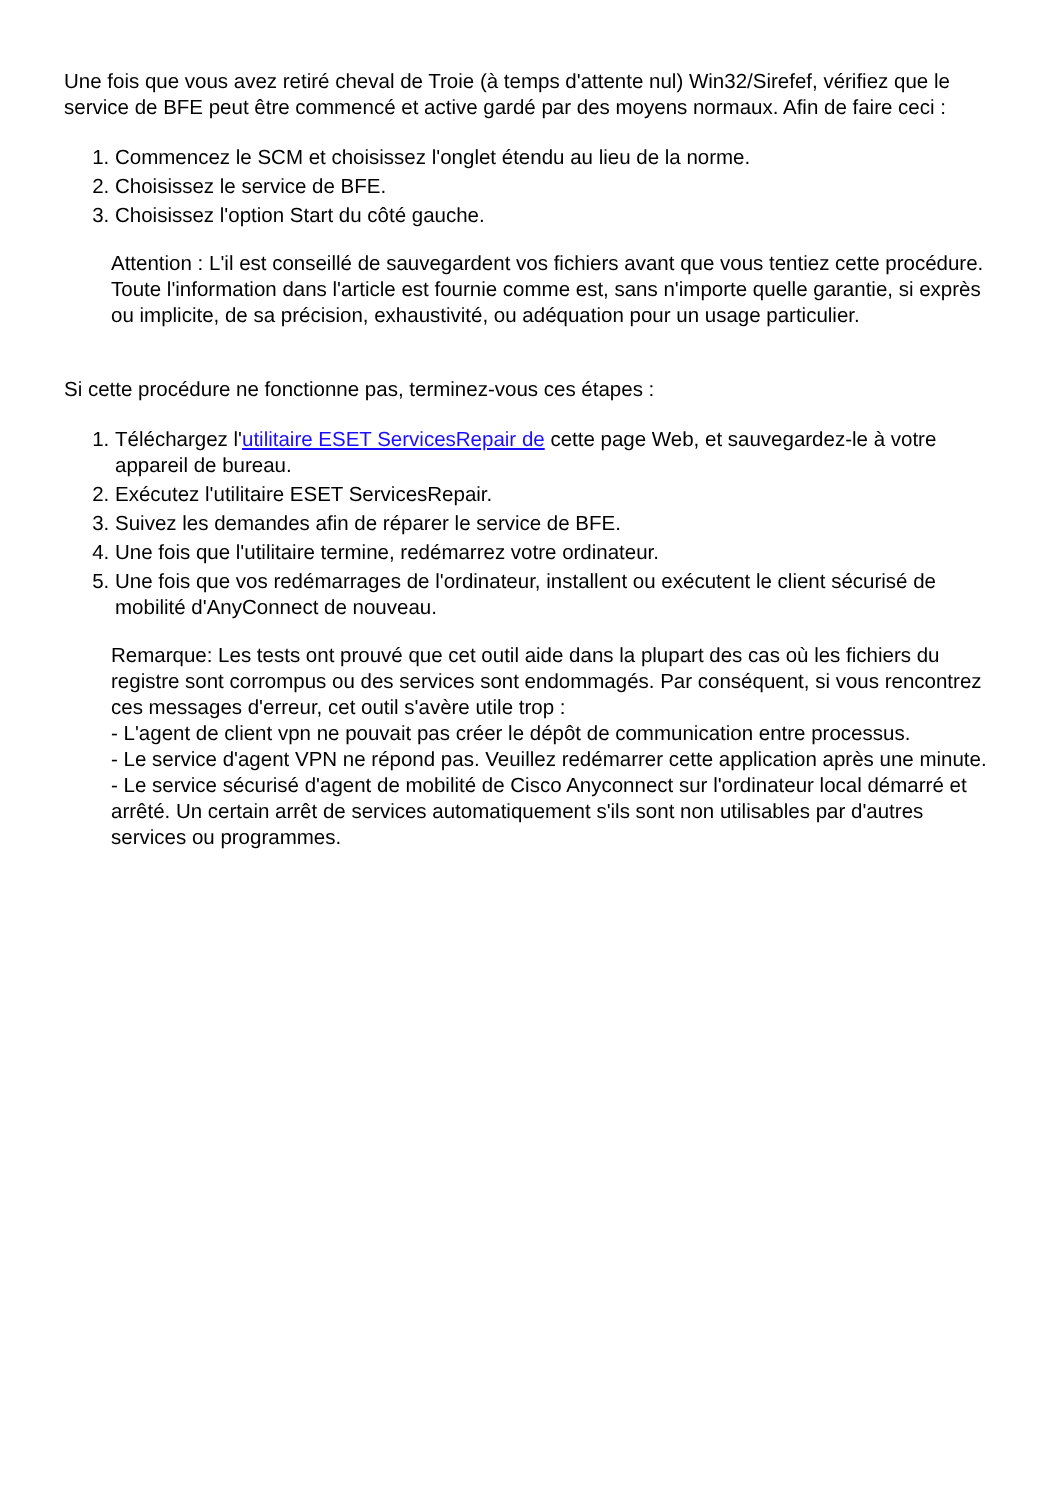Une fois que vous avez retiré cheval de Troie (à temps d'attente nul) Win32/Sirefef, vérifiez que le service de BFE peut être commencé et active gardé par des moyens normaux. Afin de faire ceci :
1. Commencez le SCM et choisissez l'onglet étendu au lieu de la norme.
2. Choisissez le service de BFE.
3. Choisissez l'option Start du côté gauche.
Attention : L'il est conseillé de sauvegardent vos fichiers avant que vous tentiez cette procédure. Toute l'information dans l'article est fournie comme est, sans n'importe quelle garantie, si exprès ou implicite, de sa précision, exhaustivité, ou adéquation pour un usage particulier.
Si cette procédure ne fonctionne pas, terminez-vous ces étapes :
1. Téléchargez l'utilitaire ESET ServicesRepair de cette page Web, et sauvegardez-le à votre appareil de bureau.
2. Exécutez l'utilitaire ESET ServicesRepair.
3. Suivez les demandes afin de réparer le service de BFE.
4. Une fois que l'utilitaire termine, redémarrez votre ordinateur.
5. Une fois que vos redémarrages de l'ordinateur, installent ou exécutent le client sécurisé de mobilité d'AnyConnect de nouveau.
Remarque: Les tests ont prouvé que cet outil aide dans la plupart des cas où les fichiers du registre sont corrompus ou des services sont endommagés. Par conséquent, si vous rencontrez ces messages d'erreur, cet outil s'avère utile trop :
- L'agent de client vpn ne pouvait pas créer le dépôt de communication entre processus.
- Le service d'agent VPN ne répond pas. Veuillez redémarrer cette application après une minute.
- Le service sécurisé d'agent de mobilité de Cisco Anyconnect sur l'ordinateur local démarré et arrêté. Un certain arrêt de services automatiquement s'ils sont non utilisables par d'autres services ou programmes.